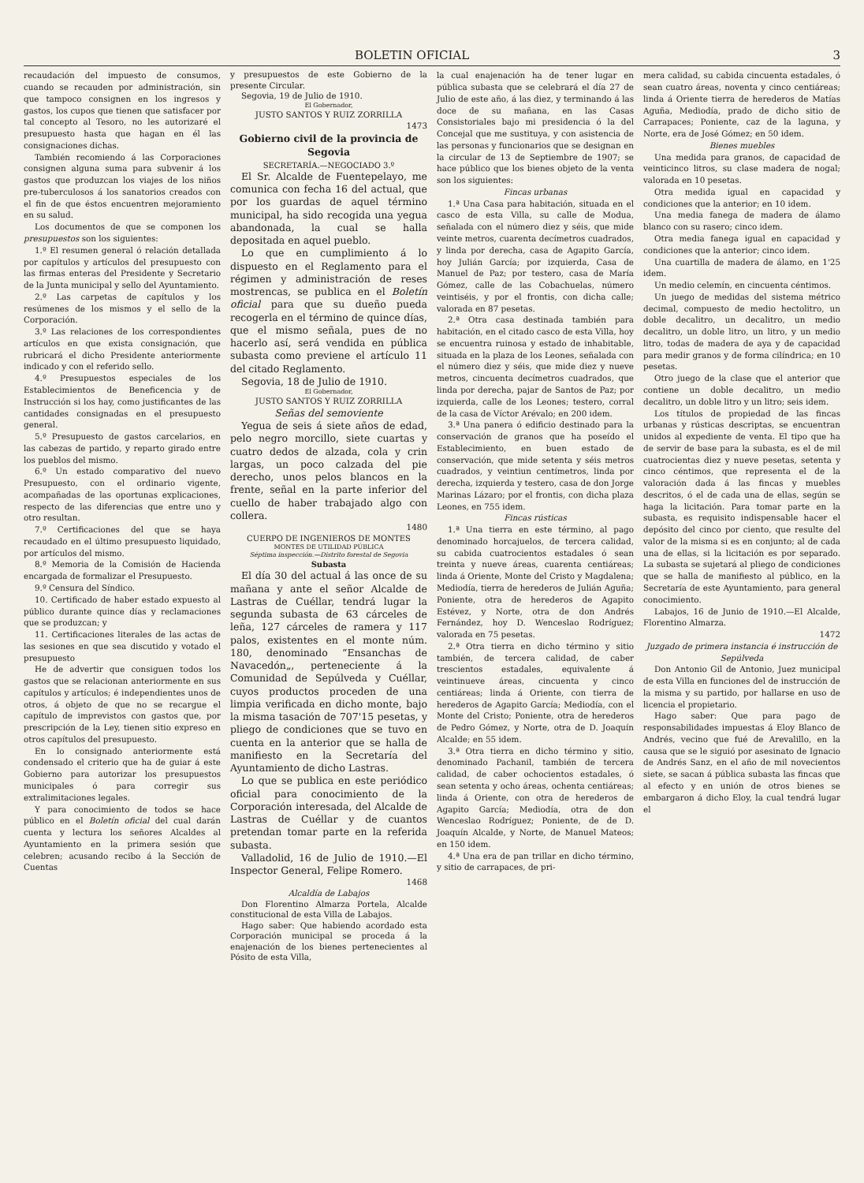BOLETIN OFICIAL 3
recaudación del impuesto de consumos, cuando se recauden por administración, sin que tampoco consignen en los ingresos y gastos, los cupos que tienen que satisfacer por tal concepto al Tesoro, no les autorizaré el presupuesto hasta que hagan en él las consignaciones dichas.
También recomiendo á las Corporaciones consignen alguna suma para subvenir á los gastos que produzcan los viajes de los niños pre-tuberculosos á los sanatorios creados con el fin de que éstos encuentren mejoramiento en su salud.
Los documentos de que se componen los presupuestos son los siguientes:
1.º El resumen general ó relación detallada por capítulos y artículos del presupuesto con las firmas enteras del Presidente y Secretario de la Junta municipal y sello del Ayuntamiento.
2.º Las carpetas de capítulos y los resúmenes de los mismos y el sello de la Corporación.
3.º Las relaciones de los correspondientes artículos en que exista consignación, que rubricará el dicho Presidente anteriormente indicado y con el referido sello.
4.º Presupuestos especiales de los Establecimientos de Beneficencia y de Instrucción si los hay, como justificantes de las cantidades consignadas en el presupuesto general.
5.º Presupuesto de gastos carcelarios, en las cabezas de partido, y reparto girado entre los pueblos del mismo.
6.º Un estado comparativo del nuevo Presupuesto, con el ordinario vigente, acompañadas de las oportunas explicaciones, respecto de las diferencias que entre uno y otro resultan.
7.º Certificaciones del que se haya recaudado en el último presupuesto liquidado, por artículos del mismo.
8.º Memoria de la Comisión de Hacienda encargada de formalizar el Presupuesto.
9.º Censura del Síndico.
10. Certificado de haber estado expuesto al público durante quince días y reclamaciones que se produzcan; y
11. Certificaciones literales de las actas de las sesiones en que sea discutido y votado el presupuesto
He de advertir que consiguen todos los gastos que se relacionan anteriormente en sus capítulos y artículos; é independientes unos de otros, á objeto de que no se recargue el capítulo de imprevistos con gastos que, por prescripción de la Ley, tienen sitio expreso en otros capítulos del presupuesto.
En lo consignado anteriormente está condensado el criterio que ha de guiar á este Gobierno para autorizar los presupuestos municipales ó para corregir sus extralimitaciones legales.
Y para conocimiento de todos se hace público en el Boletín oficial del cual darán cuenta y lectura los señores Alcaldes al Ayuntamiento en la primera sesión que celebren; acusando recibo á la Sección de Cuentas
y presupuestos de este Gobierno de la presente Circular.
Segovia, 19 de Julio de 1910.
El Gobernador,
JUSTO SANTOS Y RUIZ ZORRILLA
1473
Gobierno civil de la provincia de Segovia
SECRETARÍA.—NEGOCIADO 3.º
El Sr. Alcalde de Fuentepelayo, me comunica con fecha 16 del actual, que por los guardas de aquel término municipal, ha sido recogida una yegua abandonada, la cual se halla depositada en aquel pueblo.
Lo que en cumplimiento á lo dispuesto en el Reglamento para el régimen y administración de reses mostrencas, se publica en el Boletín oficial para que su dueño pueda recogerla en el término de quince días, que el mismo señala, pues de no hacerlo así, será vendida en pública subasta como previene el artículo 11 del citado Reglamento.
Segovia, 18 de Julio de 1910.
El Gobernador,
JUSTO SANTOS Y RUIZ ZORRILLA
Señas del semoviente
Yegua de seis á siete años de edad, pelo negro morcillo, siete cuartas y cuatro dedos de alzada, cola y crin largas, un poco calzada del pie derecho, unos pelos blancos en la frente, señal en la parte inferior del cuello de haber trabajado algo con collera.
1480
CUERPO DE INGENIEROS DE MONTES
MONTES DE UTILIDAD PÚBLICA
Séptima inspección.—Distrito forestal de Segovia
Subasta
El día 30 del actual á las once de su mañana y ante el señor Alcalde de Lastras de Cuéllar, tendrá lugar la segunda subasta de 63 cárceles de leña, 127 cárceles de ramera y 117 palos, existentes en el monte núm. 180, denominado “Ensanchas de Navacedón„, perteneciente á la Comunidad de Sepúlveda y Cuéllar, cuyos productos proceden de una limpia verificada en dicho monte, bajo la misma tasación de 707'15 pesetas, y pliego de condiciones que se tuvo en cuenta en la anterior que se halla de manifiesto en la Secretaría del Ayuntamiento de dicho Lastras.
Lo que se publica en este periódico oficial para conocimiento de la Corporación interesada, del Alcalde de Lastras de Cuéllar y de cuantos pretendan tomar parte en la referida subasta.
Valladolid, 16 de Julio de 1910.—El Inspector General, Felipe Romero.
1468
Alcaldía de Labajos
Don Florentino Almarza Portela, Alcalde constitucional de esta Villa de Labajos.
Hago saber: Que habiendo acordado esta Corporación municipal se proceda á la enajenación de los bienes pertenecientes al Pósito de esta Villa,
la cual enajenación ha de tener lugar en pública subasta que se celebrará el día 27 de Julio de este año, á las diez, y terminando á las doce de su mañana, en las Casas Consistoriales bajo mi presidencia ó la del Concejal que me sustituya, y con asistencia de las personas y funcionarios que se designan en la circular de 13 de Septiembre de 1907; se hace público que los bienes objeto de la venta son los siguientes:
Fincas urbanas
1.ª Una Casa para habitación, situada en el casco de esta Villa, su calle de Modua, señalada con el número diez y séis, que mide veinte metros, cuarenta decímetros cuadrados, y linda por derecha, casa de Agapito García, hoy Julián García; por izquierda, Casa de Manuel de Paz; por testero, casa de María Gómez, calle de las Cobachuelas, número veintiséis, y por el frontis, con dicha calle; valorada en 87 pesetas.
2.ª Otra casa destinada también para habitación, en el citado casco de esta Villa, hoy se encuentra ruinosa y estado de inhabitable, situada en la plaza de los Leones, señalada con el número diez y séis, que mide diez y nueve metros, cincuenta decímetros cuadrados, que linda por derecha, pajar de Santos de Paz; por izquierda, calle de los Leones; testero, corral de la casa de Víctor Arévalo; en 200 idem.
3.ª Una panera ó edificio destinado para la conservación de granos que ha poseído el Establecimiento, en buen estado de conservación, que mide setenta y séis metros cuadrados, y veintiun centímetros, linda por derecha, izquierda y testero, casa de don Jorge Marinas Lázaro; por el frontis, con dicha plaza Leones, en 755 idem.
Fincas rústicas
1.ª Una tierra en este término, al pago denominado horcajuelos, de tercera calidad, su cabida cuatrocientos estadales ó sean treinta y nueve áreas, cuarenta centiáreas; linda á Oriente, Monte del Cristo y Magdalena; Mediodía, tierra de herederos de Julián Aguña; Poniente, otra de herederos de Agapito Estévez, y Norte, otra de don Andrés Fernández, hoy D. Wenceslao Rodríguez; valorada en 75 pesetas.
2.ª Otra tierra en dicho término y sitio también, de tercera calidad, de caber trescientos estadales, equivalente á veintinueve áreas, cincuenta y cinco centiáreas; linda á Oriente, con tierra de herederos de Agapito García; Mediodía, con el Monte del Cristo; Poniente, otra de herederos de Pedro Gómez, y Norte, otra de D. Joaquín Alcalde; en 55 idem.
3.ª Otra tierra en dicho término y sitio, denominado Pachanil, también de tercera calidad, de caber ochocientos estadales, ó sean setenta y ocho áreas, ochenta centiáreas; linda á Oriente, con otra de herederos de Agapito García; Mediodía, otra de don Wenceslao Rodríguez; Poniente, de de D. Joaquín Alcalde, y Norte, de Manuel Mateos; en 150 idem.
4.ª Una era de pan trillar en dicho término, y sitio de carrapaces, de pri-
mera calidad, su cabida cincuenta estadales, ó sean cuatro áreas, noventa y cinco centiáreas; linda á Oriente tierra de herederos de Matías Aguña, Mediodía, prado de dicho sitio de Carrapaces; Poniente, caz de la laguna, y Norte, era de José Gómez; en 50 idem.
Bienes muebles
Una medida para granos, de capacidad de veinticinco litros, su clase madera de nogal; valorada en 10 pesetas.
Otra medida igual en capacidad y condiciones que la anterior; en 10 idem.
Una media fanega de madera de álamo blanco con su rasero; cinco idem.
Otra media fanega igual en capacidad y condiciones que la anterior; cinco idem.
Una cuartilla de madera de álamo, en 1'25 idem.
Un medio celemín, en cincuenta céntimos.
Un juego de medidas del sistema métrico decimal, compuesto de medio hectolitro, un doble decalitro, un decalitro, un medio decalitro, un doble litro, un litro, y un medio litro, todas de madera de aya y de capacidad para medir granos y de forma cilíndrica; en 10 pesetas.
Otro juego de la clase que el anterior que contiene un doble decalitro, un medio decalitro, un doble litro y un litro; seis idem.
Los títulos de propiedad de las fincas urbanas y rústicas descriptas, se encuentran unidos al expediente de venta. El tipo que ha de servir de base para la subasta, es el de mil cuatrocientas diez y nueve pesetas, setenta y cinco céntimos, que representa el de la valoración dada á las fincas y muebles descritos, ó el de cada una de ellas, según se haga la licitación. Para tomar parte en la subasta, es requisito indispensable hacer el depósito del cinco por ciento, que resulte del valor de la misma si es en conjunto; al de cada una de ellas, si la licitación es por separado. La subasta se sujetará al pliego de condiciones que se halla de manifiesto al público, en la Secretaría de este Ayuntamiento, para general conocimiento.
Labajos, 16 de Junio de 1910.—El Alcalde, Florentino Almarza.
1472
Juzgado de primera instancia é instrucción de Sepúlveda
Don Antonio Gil de Antonio, Juez municipal de esta Villa en funciones del de instrucción de la misma y su partido, por hallarse en uso de licencia el propietario.
Hago saber: Que para pago de responsabilidades impuestas á Eloy Blanco de Andrés, vecino que fué de Arevalillo, en la causa que se le siguió por asesinato de Ignacio de Andrés Sanz, en el año de mil novecientos siete, se sacan á pública subasta las fincas que al efecto y en unión de otros bienes se embargaron á dicho Eloy, la cual tendrá lugar el